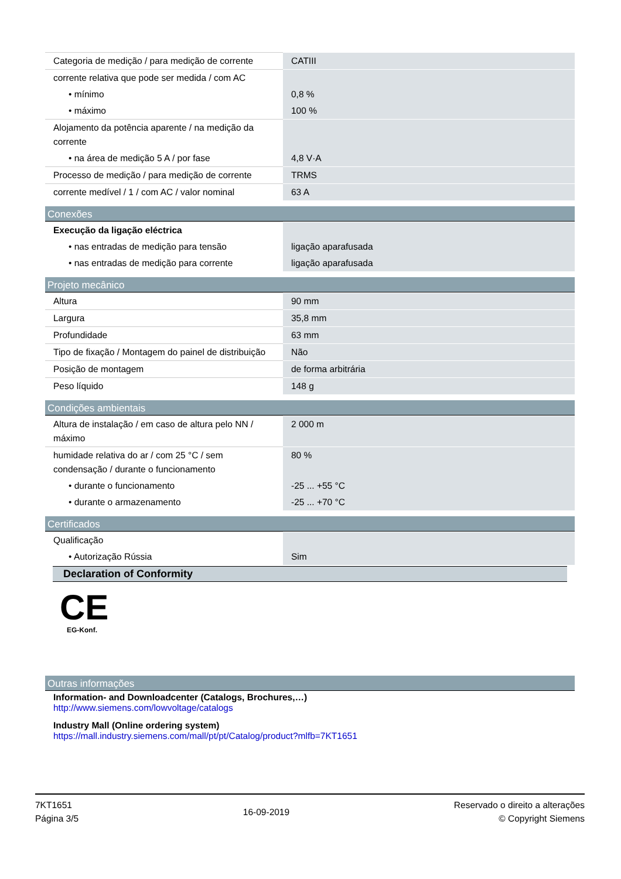| Categoria de medição / para medição de corrente | CATIII |
| corrente relativa que pode ser medida / com AC | |
| • mínimo | 0,8 % |
| • máximo | 100 % |
| Alojamento da potência aparente / na medição da corrente | |
| • na área de medição 5 A / por fase | 4,8 V·A |
| Processo de medição / para medição de corrente | TRMS |
| corrente medível / 1 / com AC / valor nominal | 63 A |
Conexões
| Execução da ligação eléctrica | |
| • nas entradas de medição para tensão | ligação aparafusada |
| • nas entradas de medição para corrente | ligação aparafusada |
Projeto mecânico
| Altura | 90 mm |
| Largura | 35,8 mm |
| Profundidade | 63 mm |
| Tipo de fixação / Montagem do painel de distribuição | Não |
| Posição de montagem | de forma arbitrária |
| Peso líquido | 148 g |
Condições ambientais
| Altura de instalação / em caso de altura pelo NN / máximo | 2 000 m |
| humidade relativa do ar / com 25 °C / sem condensação / durante o funcionamento | 80 % |
| • durante o funcionamento | -25 ... +55 °C |
| • durante o armazenamento | -25 ... +70 °C |
Certificados
| Qualificação | |
| • Autorização Rússia | Sim |
Declaration of Conformity
CE
EG-Konf.
Outras informações
Information- and Downloadcenter (Catalogs, Brochures,…)
http://www.siemens.com/lowvoltage/catalogs
Industry Mall (Online ordering system)
https://mall.industry.siemens.com/mall/pt/pt/Catalog/product?mlfb=7KT1651
7KT1651
Página 3/5
16-09-2019
Reservado o direito a alterações
© Copyright Siemens